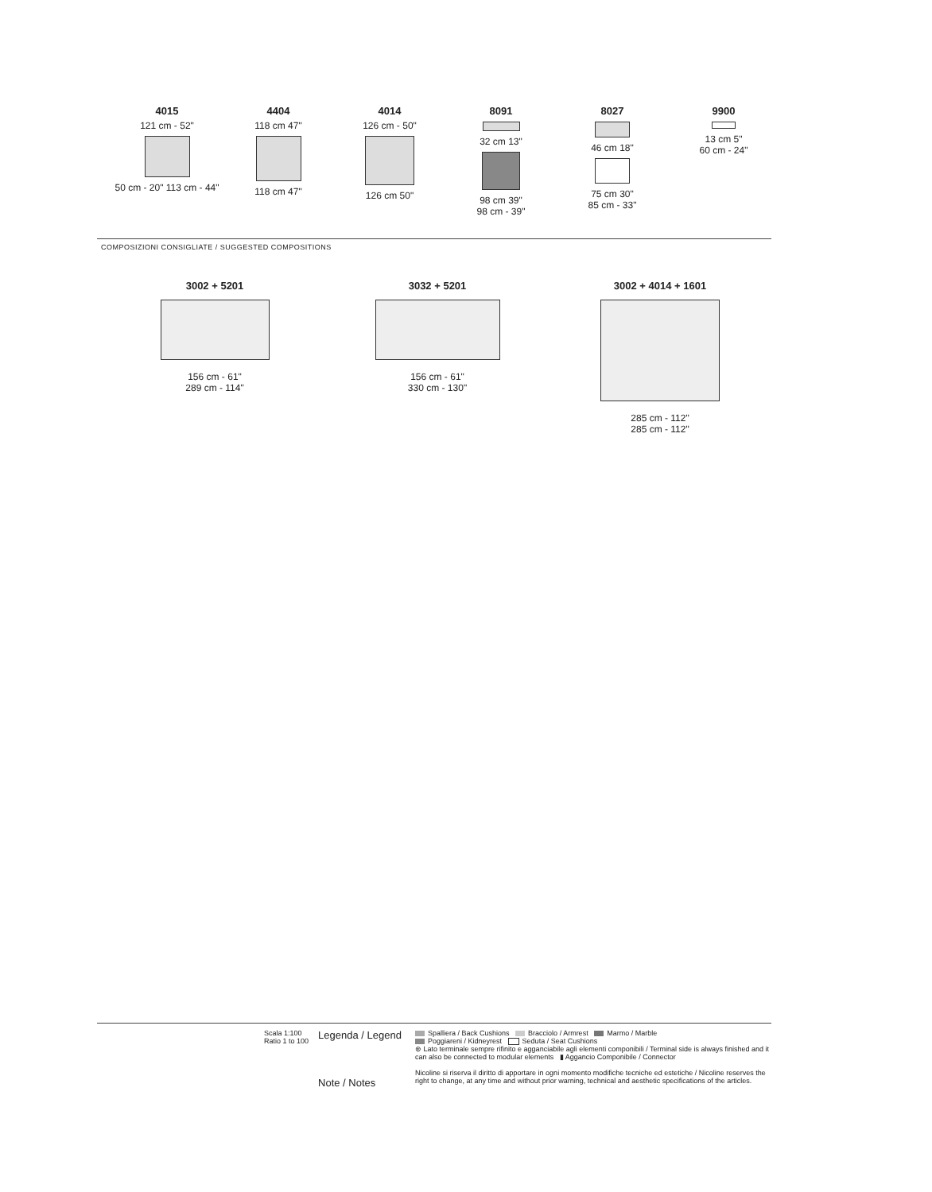4015
121 cm - 52"
50 cm - 20" 113 cm - 44"
4404
118 cm 47"
118 cm 47"
4014
126 cm - 50"
126 cm 50"
8091
32 cm 13"
98 cm 39"
98 cm - 39"
8027
46 cm 18"
75 cm 30"
85 cm - 33"
9900
13 cm 5"
60 cm - 24"
COMPOSIZIONI CONSIGLIATE / SUGGESTED COMPOSITIONS
3002 + 5201
156 cm - 61"
289 cm - 114"
3032 + 5201
156 cm - 61"
330 cm - 130"
3002 + 4014 + 1601
285 cm - 112"
285 cm - 112"
Scala 1:100
Ratio 1 to 100
Legenda / Legend
Note / Notes
Spalliera / Back Cushions Bracciolo / Armrest Marmo / Marble
Poggiareni / Kidneyrest Seduta / Seat Cushions
⊛ Lato terminale sempre rifinito e agganciabile agli elementi componibili / Terminal side is always finished and it can also be connected to modular elements ▮ Aggancio Componibile / Connector
Nicoline si riserva il diritto di apportare in ogni momento modifiche tecniche ed estetiche / Nicoline reserves the right to change, at any time and without prior warning, technical and aesthetic specifications of the articles.